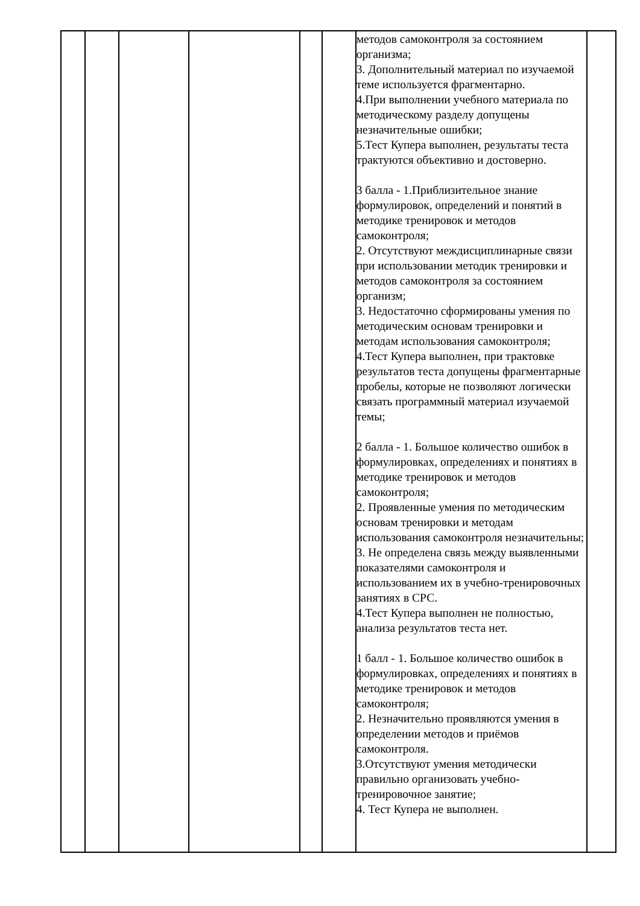| | | | | | | методов самоконтроля за состоянием организма; 3. Дополнительный материал по изучаемой теме используется фрагментарно. 4.При выполнении учебного материала по методическому разделу допущены незначительные ошибки; 5.Тест Купера выполнен, результаты теста трактуются объективно и достоверно. 3 балла - 1.Приблизительное знание формулировок, определений и понятий в методике тренировок и методов самоконтроля; 2. Отсутствуют междисциплинарные связи при использовании методик тренировки и методов самоконтроля за состоянием организм; 3. Недостаточно сформированы умения по методическим основам тренировки и методам использования самоконтроля; 4.Тест Купера выполнен, при трактовке результатов теста допущены фрагментарные пробелы, которые не позволяют логически связать программный материал изучаемой темы; 2 балла - 1. Большое количество ошибок в формулировках, определениях и понятиях в методике тренировок и методов самоконтроля; 2. Проявленные умения по методическим основам тренировки и методам использования самоконтроля незначительны; 3. Не определена связь между выявленными показателями самоконтроля и использованием их в учебно-тренировочных занятиях в СРС. 4.Тест Купера выполнен не полностью, анализа результатов теста нет. 1 балл - 1. Большое количество ошибок в формулировках, определениях и понятиях в методике тренировок и методов самоконтроля; 2. Незначительно проявляются умения в определении методов и приёмов самоконтроля. 3.Отсутствуют умения методически правильно организовать учебно-тренировочное занятие; 4. Тест Купера не выполнен. | |